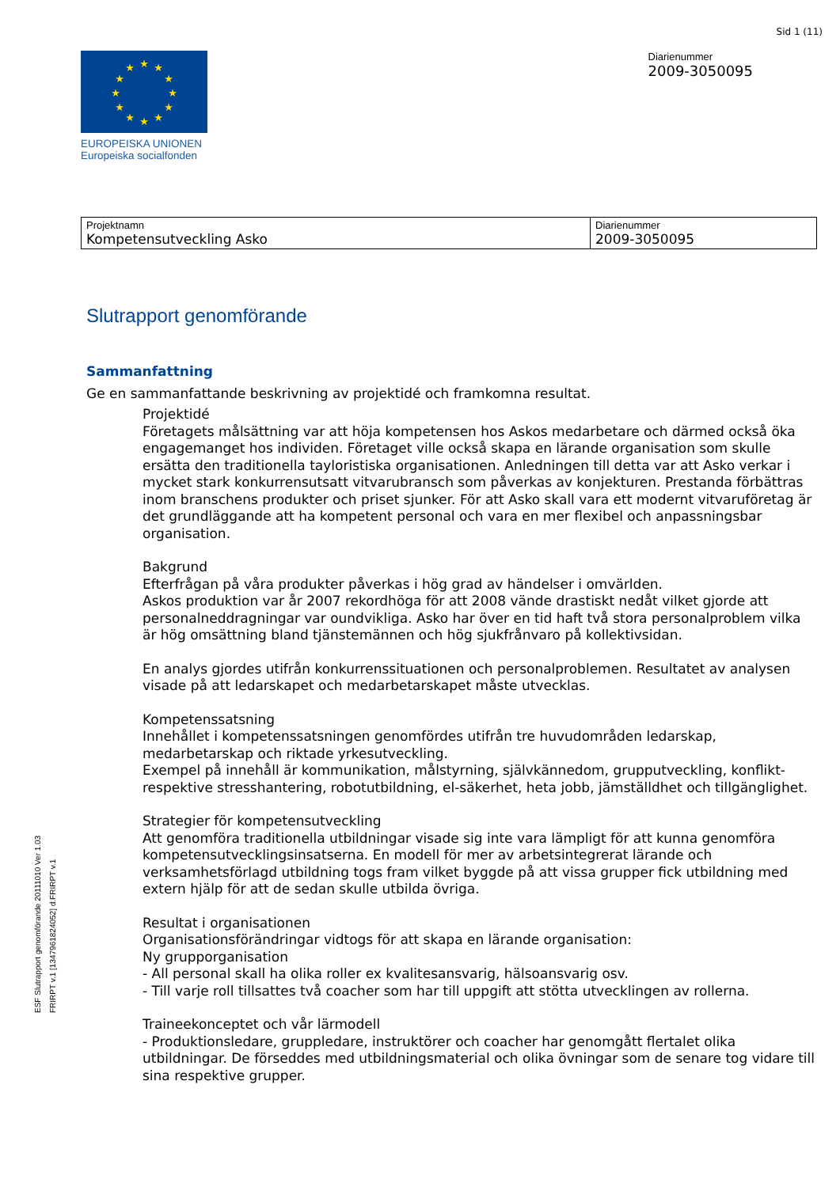Sid 1 (11)
★
★
★
★
★
★
★
★
★
★
★
★
EUROPEISKA UNIONEN
Europeiska socialfonden
Diarienummer
2009-3050095
| Projektnamn Kompetensutveckling Asko | Diarienummer 2009-3050095 |
Slutrapport genomförande
Sammanfattning
Ge en sammanfattande beskrivning av projektidé och framkomna resultat.
Projektidé
Företagets målsättning var att höja kompetensen hos Askos medarbetare och därmed också öka engagemanget hos individen. Företaget ville också skapa en lärande organisation som skulle ersätta den traditionella tayloristiska organisationen. Anledningen till detta var att Asko verkar i mycket stark konkurrensutsatt vitvarubransch som påverkas av konjekturen. Prestanda förbättras inom branschens produkter och priset sjunker. För att Asko skall vara ett modernt vitvaruföretag är det grundläggande att ha kompetent personal och vara en mer flexibel och anpassningsbar organisation.
Bakgrund
Efterfrågan på våra produkter påverkas i hög grad av händelser i omvärlden.
Askos produktion var år 2007 rekordhöga för att 2008 vände drastiskt nedåt vilket gjorde att personalneddragningar var oundvikliga. Asko har över en tid haft två stora personalproblem vilka är hög omsättning bland tjänstemännen och hög sjukfrånvaro på kollektivsidan.
En analys gjordes utifrån konkurrenssituationen och personalproblemen. Resultatet av analysen visade på att ledarskapet och medarbetarskapet måste utvecklas.
Kompetenssatsning
Innehållet i kompetenssatsningen genomfördes utifrån tre huvudområden ledarskap, medarbetarskap och riktade yrkesutveckling.
Exempel på innehåll är kommunikation, målstyrning, självkännedom, grupputveckling, konflikt- respektive stresshantering, robotutbildning, el-säkerhet, heta jobb, jämställdhet och tillgänglighet.
Strategier för kompetensutveckling
Att genomföra traditionella utbildningar visade sig inte vara lämpligt för att kunna genomföra kompetensutvecklingsinsatserna. En modell för mer av arbetsintegrerat lärande och verksamhetsförlagd utbildning togs fram vilket byggde på att vissa grupper fick utbildning med extern hjälp för att de sedan skulle utbilda övriga.
Resultat i organisationen
Organisationsförändringar vidtogs för att skapa en lärande organisation:
Ny grupporganisation
- All personal skall ha olika roller ex kvalitesansvarig, hälsoansvarig osv.
- Till varje roll tillsattes två coacher som har till uppgift att stötta utvecklingen av rollerna.
Traineekonceptet och vår lärmodell
- Produktionsledare, gruppledare, instruktörer och coacher har genomgått flertalet olika utbildningar. De förseddes med utbildningsmaterial och olika övningar som de senare tog vidare till sina respektive grupper.
ESF Slutrapport genomförande 20111010 Ver 1.03
FRIRPT v.1 [1347961824052] d.FRIRPT v.1